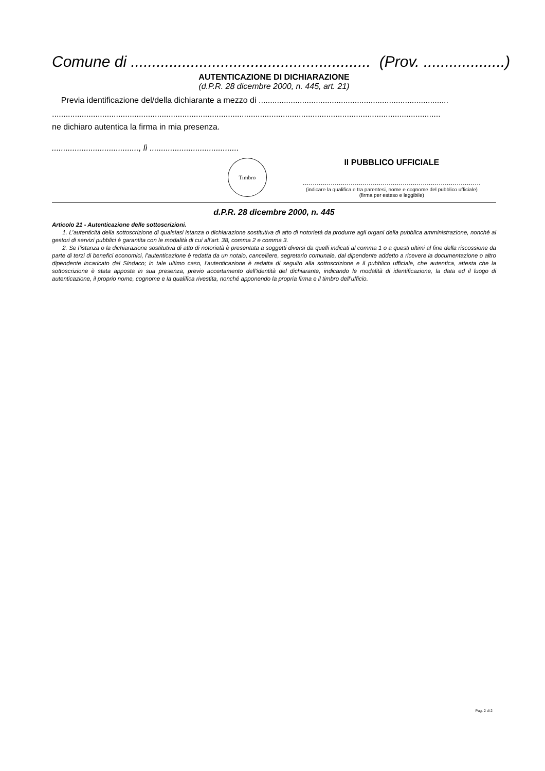Comune di ........................................................ (Prov. ...................)
AUTENTICAZIONE DI DICHIARAZIONE
(d.P.R. 28 dicembre 2000, n. 445, art. 21)
Previa identificazione del/della dichiarante a mezzo di ...................................................................................
..........................................................................................................................................................................
ne dichiaro autentica la firma in mia presenza.
......................................, lì .......................................
Timbro
Il PUBBLICO UFFICIALE
.........................................................................................
(indicare la qualifica e tra parentesi, nome e cognome del pubblico ufficiale)
(firma per esteso e leggibile)
d.P.R. 28 dicembre 2000, n. 445
Articolo 21 - Autenticazione delle sottoscrizioni.
1. L’autenticità della sottoscrizione di qualsiasi istanza o dichiarazione sostitutiva di atto di notorietà da produrre agli organi della pubblica amministrazione, nonché ai gestori di servizi pubblici è garantita con le modalità di cui all’art. 38, comma 2 e comma 3.
2. Se l’istanza o la dichiarazione sostitutiva di atto di notorietà è presentata a soggetti diversi da quelli indicati al comma 1 o a questi ultimi al fine della riscossione da parte di terzi di benefici economici, l’autenticazione è redatta da un notaio, cancelliere, segretario comunale, dal dipendente addetto a ricevere la documentazione o altro dipendente incaricato dal Sindaco; in tale ultimo caso, l’autenticazione è redatta di seguito alla sottoscrizione e il pubblico ufficiale, che autentica, attesta che la sottoscrizione è stata apposta in sua presenza, previo accertamento dell’identità del dichiarante, indicando le modalità di identificazione, la data ed il luogo di autenticazione, il proprio nome, cognome e la qualifica rivestita, nonché apponendo la propria firma e il timbro dell’ufficio.
Pag. 2 di 2